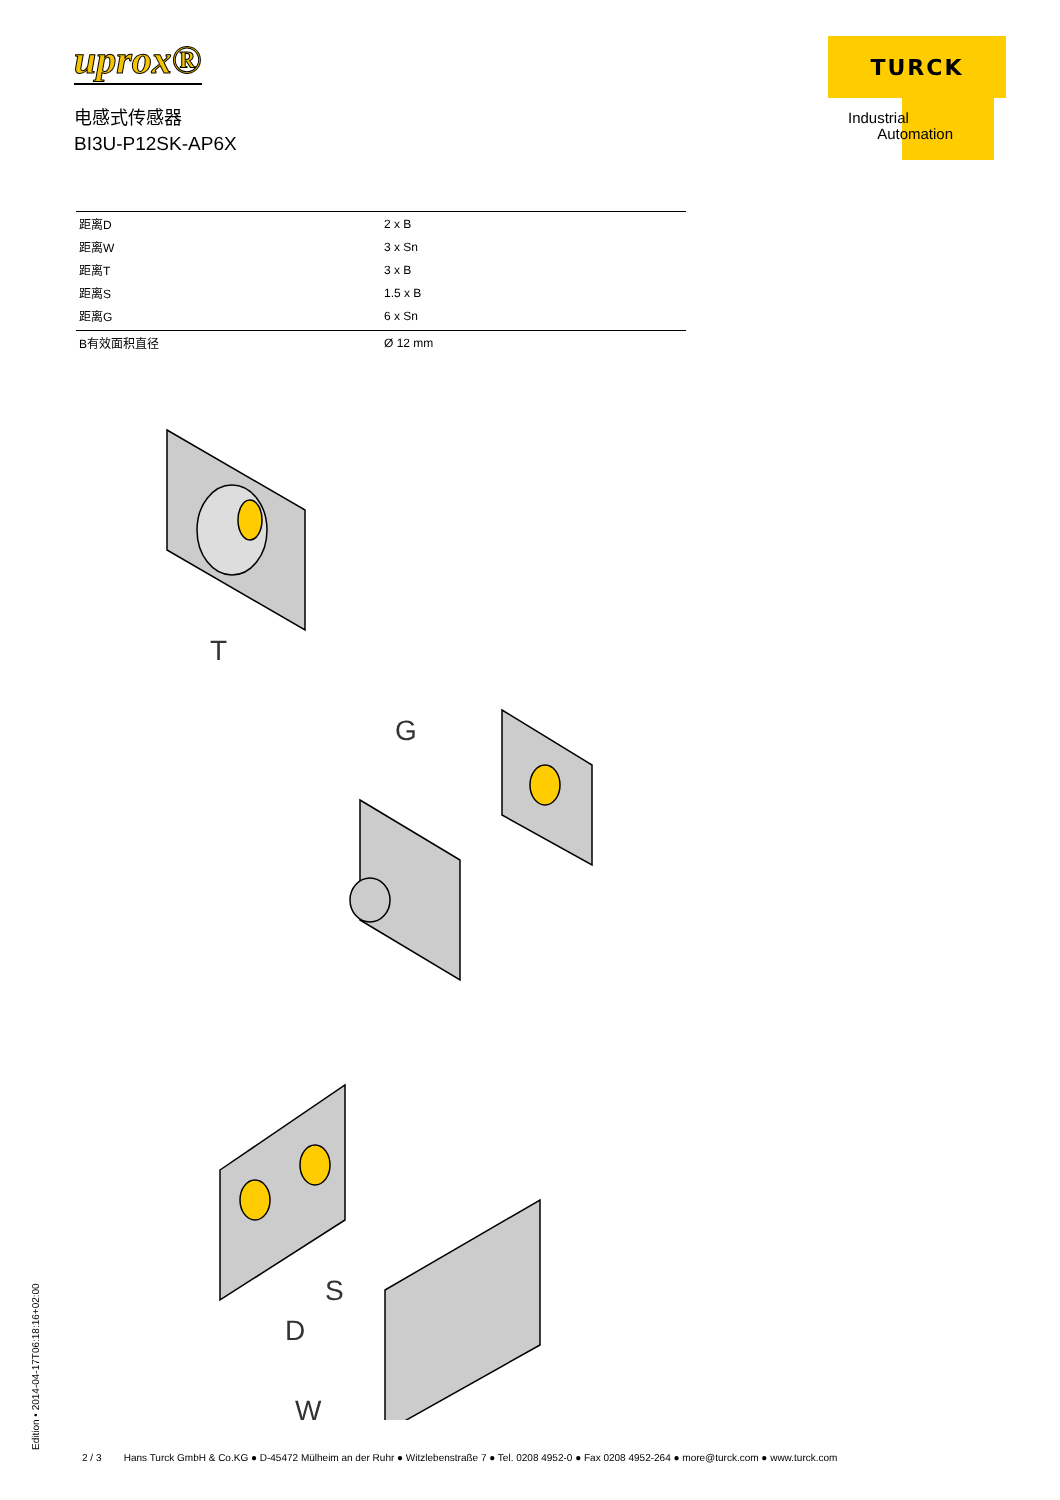uprox®
电感式传感器
BI3U-P12SK-AP6X
TURCK
Industrial
Automation
| 距离D | 2 x B |
| 距离W | 3 x Sn |
| 距离T | 3 x B |
| 距离S | 1.5 x B |
| 距离G | 6 x Sn |
| B有效面积直径 | Ø 12 mm |
T
G
S
D
W
Edition • 2014-04-17T06:18:16+02:00
2 / 3 Hans Turck GmbH & Co.KG ● D-45472 Mülheim an der Ruhr ● Witzlebenstraße 7 ● Tel. 0208 4952-0 ● Fax 0208 4952-264 ● more@turck.com ● www.turck.com